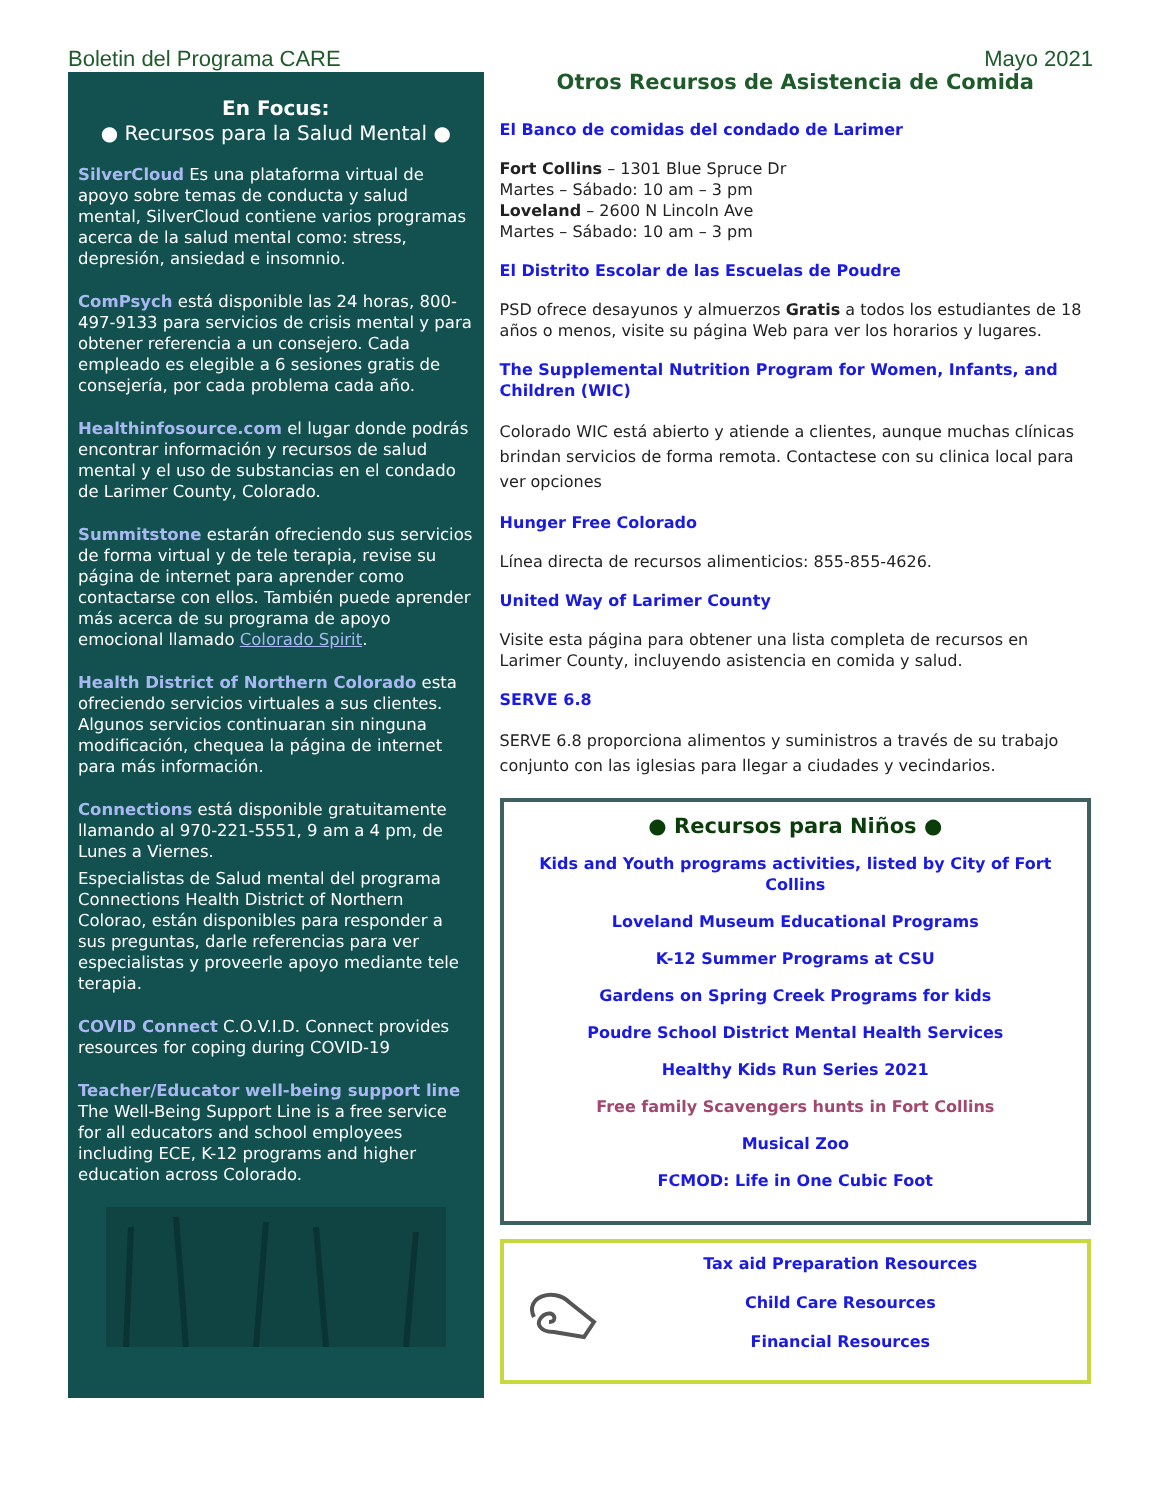Boletin del Programa CARE Mayo 2021
En Focus:
● Recursos para la Salud Mental ●
SilverCloud Es una plataforma virtual de apoyo sobre temas de conducta y salud mental, SilverCloud contiene varios programas acerca de la salud mental como: stress, depresión, ansiedad e insomnio.
ComPsych está disponible las 24 horas, 800-497-9133 para servicios de crisis mental y para obtener referencia a un consejero. Cada empleado es elegible a 6 sesiones gratis de consejería, por cada problema cada año.
Healthinfosource.com el lugar donde podrás encontrar información y recursos de salud mental y el uso de substancias en el condado de Larimer County, Colorado.
Summitstone estarán ofreciendo sus servicios de forma virtual y de tele terapia, revise su página de internet para aprender como contactarse con ellos. También puede aprender más acerca de su programa de apoyo emocional llamado Colorado Spirit.
Health District of Northern Colorado esta ofreciendo servicios virtuales a sus clientes. Algunos servicios continuaran sin ninguna modificación, chequea la página de internet para más información.
Connections está disponible gratuitamente llamando al 970-221-5551, 9 am a 4 pm, de Lunes a Viernes.
Especialistas de Salud mental del programa Connections Health District of Northern Colorao, están disponibles para responder a sus preguntas, darle referencias para ver especialistas y proveerle apoyo mediante tele terapia.
COVID Connect C.O.V.I.D. Connect provides resources for coping during COVID-19
Teacher/Educator well-being support line The Well-Being Support Line is a free service for all educators and school employees including ECE, K-12 programs and higher education across Colorado.
Otros Recursos de Asistencia de Comida
El Banco de comidas del condado de Larimer
Fort Collins – 1301 Blue Spruce Dr
Martes – Sábado: 10 am – 3 pm
Loveland – 2600 N Lincoln Ave
Martes – Sábado: 10 am – 3 pm
El Distrito Escolar de las Escuelas de Poudre
PSD ofrece desayunos y almuerzos Gratis a todos los estudiantes de 18 años o menos, visite su página Web para ver los horarios y lugares.
The Supplemental Nutrition Program for Women, Infants, and Children (WIC)
Colorado WIC está abierto y atiende a clientes, aunque muchas clínicas brindan servicios de forma remota. Contactese con su clinica local para ver opciones
Hunger Free Colorado
Línea directa de recursos alimenticios: 855-855-4626.
United Way of Larimer County
Visite esta página para obtener una lista completa de recursos en Larimer County, incluyendo asistencia en comida y salud.
SERVE 6.8
SERVE 6.8 proporciona alimentos y suministros a través de su trabajo conjunto con las iglesias para llegar a ciudades y vecindarios.
● Recursos para Niños ●
Kids and Youth programs activities, listed by City of Fort Collins
Loveland Museum Educational Programs
K-12 Summer Programs at CSU
Gardens on Spring Creek Programs for kids
Poudre School District Mental Health Services
Healthy Kids Run Series 2021
Free family Scavengers hunts in Fort Collins
Musical Zoo
FCMOD: Life in One Cubic Foot
Tax aid Preparation Resources
Child Care Resources
Financial Resources